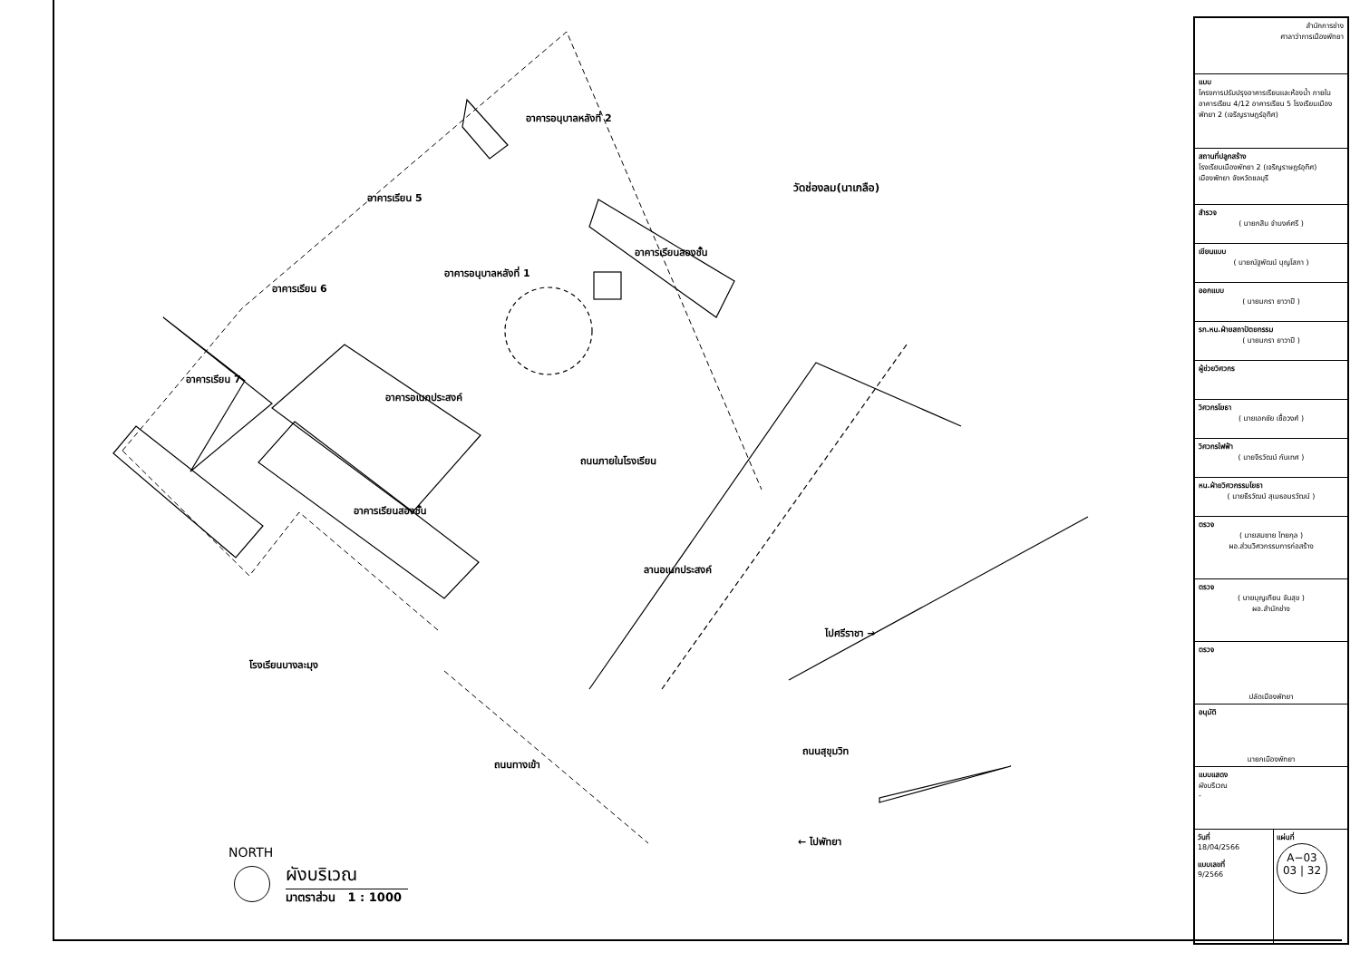อาคารอนุบาลหลังที่ 2
อาคารอนุบาลหลังที่ 1
อาคารเรียน 5
อาคารเรียน 6
อาคารเรียน 7
อาคารอเนกประสงค์
อาคารเรียนสองชั้น
อาคารเรียนสองชั้น
วัดช่องลม(นาเกลือ)
ถนนภายในโรงเรียน
ลานอเนกประสงค์
โรงเรียนบางละมุง
ไปศรีราชา →
ถนนสุขุมวิท
ถนนทางเข้า
← ไปพัทยา
NORTH
ผังบริเวณ
มาตราส่วน 1 : 1000
สำนักการช่าง
ศาลาว่าการเมืองพัทยา
แบบ
โครงการปรับปรุงอาคารเรียนและห้องน้ำ ภายในอาคารเรียน 4/12 อาคารเรียน 5 โรงเรียนเมืองพัทยา 2 (เจริญราษฎร์อุทิศ)
สถานที่ปลูกสร้าง
โรงเรียนเมืองพัทยา 2 (เจริญราษฎร์อุทิศ)
เมืองพัทยา จังหวัดชลบุรี
สำรวจ
( นายกสิน จำนงค์ศรี )
เขียนแบบ
( นายณัฐพัฒน์ บุญโสภา )
ออกแบบ
( นายมกรา ยาวาปี )
รก.หน.ฝ่ายสถาปัตยกรรม
( นายมกรา ยาวาปี )
ผู้ช่วยวิศวกร
วิศวกรโยธา
( นายเอกชัย เชื้อวงศ์ )
วิศวกรไฟฟ้า
( นายจิรวัฒน์ กันเทศ )
หน.ฝ่ายวิศวกรรมโยธา
( นายธีรวัฒน์ สุเมธอมรวัฒน์ )
ตรวจ
( นายสมชาย ไทยกุล )
ผอ.ส่วนวิศวกรรมการก่อสร้าง
ตรวจ
( นายบุญเทียน จันสุข )
ผอ.สำนักช่าง
ตรวจ
ปลัดเมืองพัทยา
อนุมัติ
นายกเมืองพัทยา
แบบแสดง
ผังบริเวณ
-
วันที่
18/04/2566
แบบเลขที่
9/2566
แผ่นที่
A−03
03 | 32